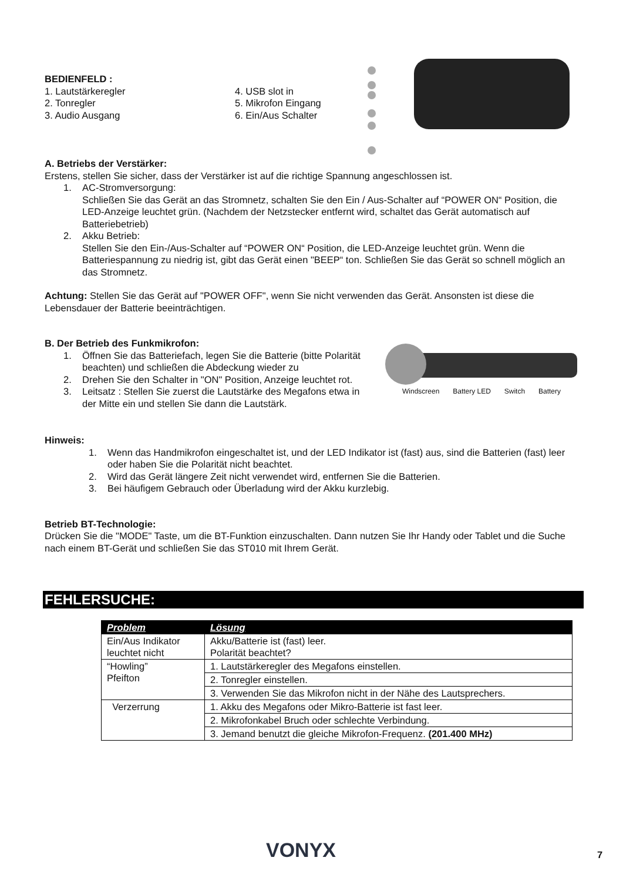BEDIENFELD :
1. Lautstärkeregler
2. Tonregler
3. Audio Ausgang
4. USB slot in
5. Mikrofon Eingang
6. Ein/Aus Schalter
A. Betriebs der Verstärker:
Erstens, stellen Sie sicher, dass der Verstärker ist auf die richtige Spannung angeschlossen ist.
1. AC-Stromversorgung:
Schließen Sie das Gerät an das Stromnetz, schalten Sie den Ein / Aus-Schalter auf “POWER ON“ Position, die LED-Anzeige leuchtet grün. (Nachdem der Netzstecker entfernt wird, schaltet das Gerät automatisch auf Batteriebetrieb)
2. Akku Betrieb:
Stellen Sie den Ein-/Aus-Schalter auf “POWER ON“ Position, die LED-Anzeige leuchtet grün. Wenn die Batteriespannung zu niedrig ist, gibt das Gerät einen "BEEP“ ton. Schließen Sie das Gerät so schnell möglich an das Stromnetz.
Achtung: Stellen Sie das Gerät auf "POWER OFF", wenn Sie nicht verwenden das Gerät. Ansonsten ist diese die Lebensdauer der Batterie beeinträchtigen.
B. Der Betrieb des Funkmikrofon:
1. Öffnen Sie das Batteriefach, legen Sie die Batterie (bitte Polarität beachten) und schließen die Abdeckung wieder zu
2. Drehen Sie den Schalter in "ON" Position, Anzeige leuchtet rot.
3. Leitsatz : Stellen Sie zuerst die Lautstärke des Megafons etwa in der Mitte ein und stellen Sie dann die Lautstärk.
Hinweis:
1. Wenn das Handmikrofon eingeschaltet ist, und der LED Indikator ist (fast) aus, sind die Batterien (fast) leer oder haben Sie die Polarität nicht beachtet.
2. Wird das Gerät längere Zeit nicht verwendet wird, entfernen Sie die Batterien.
3. Bei häufigem Gebrauch oder Überladung wird der Akku kurzlebig.
Betrieb BT-Technologie:
Drücken Sie die "MODE" Taste, um die BT-Funktion einzuschalten. Dann nutzen Sie Ihr Handy oder Tablet und die Suche nach einem BT-Gerät und schließen Sie das ST010 mit Ihrem Gerät.
Windscreen Battery LED Switch Battery
FEHLERSUCHE:
| Problem | Lösung |
| --- | --- |
| Ein/Aus Indikator leuchtet nicht | Akku/Batterie ist (fast) leer. Polarität beachtet? |
| “Howling” Pfeifton | 1. Lautstärkeregler des Megafons einstellen. |
| | 2. Tonregler einstellen. |
| | 3. Verwenden Sie das Mikrofon nicht in der Nähe des Lautsprechers. |
| Verzerrung | 1. Akku des Megafons oder Mikro-Batterie ist fast leer. |
| | 2. Mikrofonkabel Bruch oder schlechte Verbindung. |
| | 3. Jemand benutzt die gleiche Mikrofon-Frequenz. (201.400 MHz) |
VONYX 7